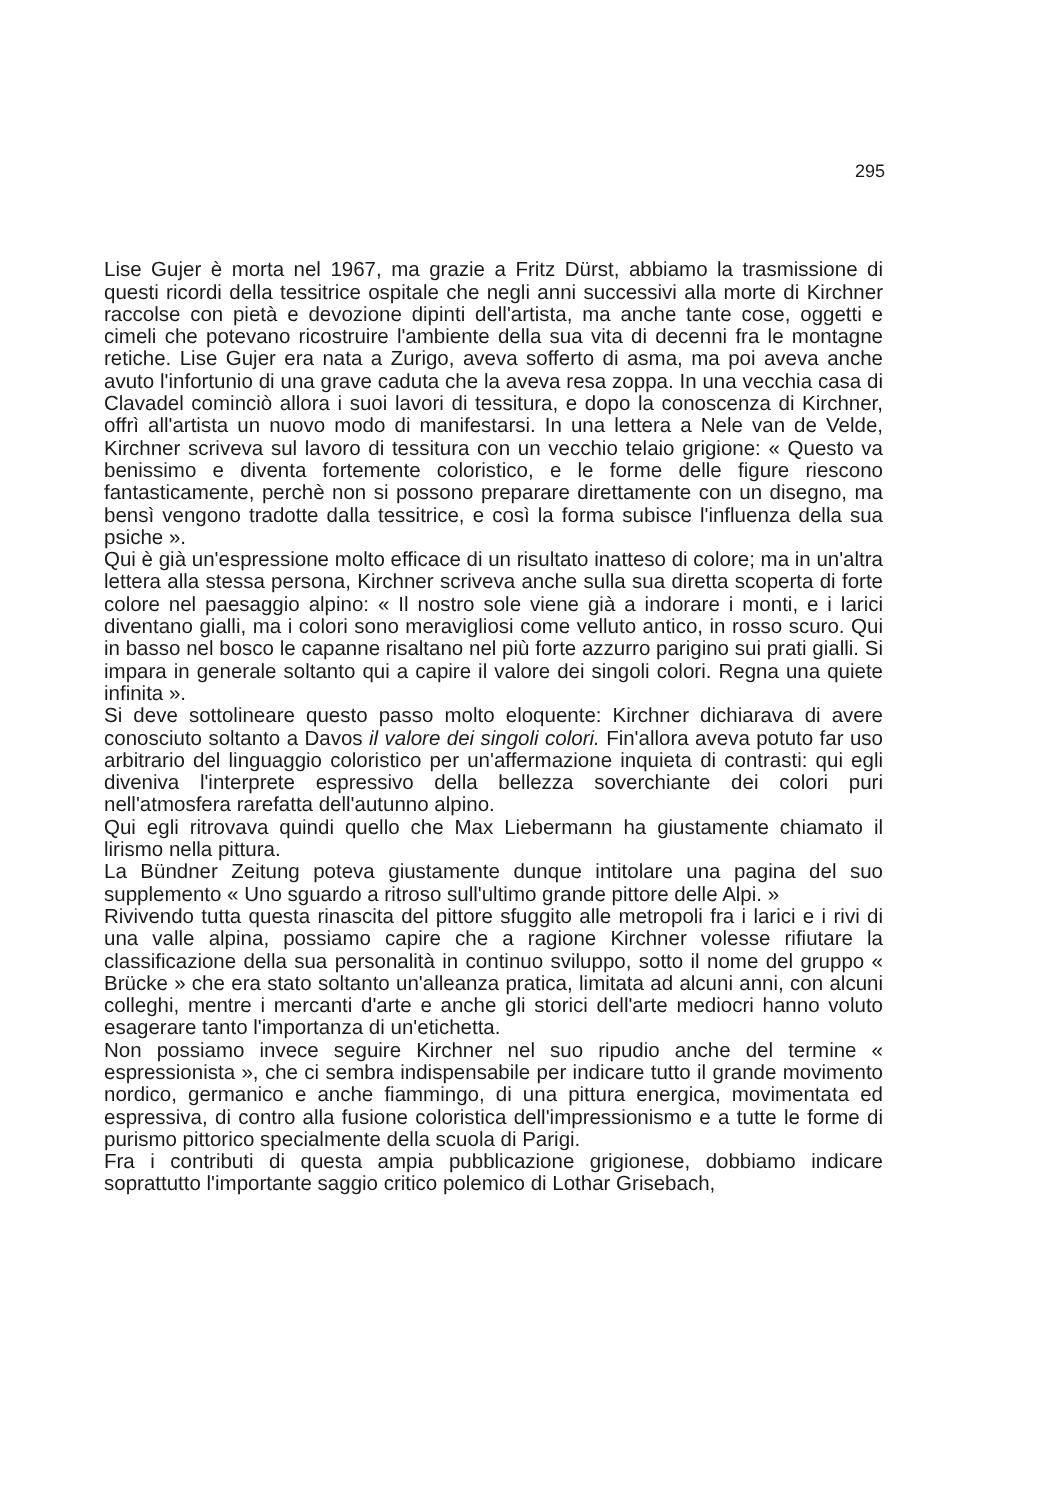295
Lise Gujer è morta nel 1967, ma grazie a Fritz Dürst, abbiamo la trasmissione di questi ricordi della tessitrice ospitale che negli anni successivi alla morte di Kirchner raccolse con pietà e devozione dipinti dell'artista, ma anche tante cose, oggetti e cimeli che potevano ricostruire l'ambiente della sua vita di decenni fra le montagne retiche. Lise Gujer era nata a Zurigo, aveva sofferto di asma, ma poi aveva anche avuto l'infortunio di una grave caduta che la aveva resa zoppa. In una vecchia casa di Clavadel cominciò allora i suoi lavori di tessitura, e dopo la conoscenza di Kirchner, offrì all'artista un nuovo modo di manifestarsi. In una lettera a Nele van de Velde, Kirchner scriveva sul lavoro di tessitura con un vecchio telaio grigione: « Questo va benissimo e diventa fortemente coloristico, e le forme delle figure riescono fantasticamente, perchè non si possono preparare direttamente con un disegno, ma bensì vengono tradotte dalla tessitrice, e così la forma subisce l'influenza della sua psiche ».
Qui è già un'espressione molto efficace di un risultato inatteso di colore; ma in un'altra lettera alla stessa persona, Kirchner scriveva anche sulla sua diretta scoperta di forte colore nel paesaggio alpino: « Il nostro sole viene già a indorare i monti, e i larici diventano gialli, ma i colori sono meravigliosi come velluto antico, in rosso scuro. Qui in basso nel bosco le capanne risaltano nel più forte azzurro parigino sui prati gialli. Si impara in generale soltanto qui a capire il valore dei singoli colori. Regna una quiete infinita ».
Si deve sottolineare questo passo molto eloquente: Kirchner dichiarava di avere conosciuto soltanto a Davos il valore dei singoli colori. Fin'allora aveva potuto far uso arbitrario del linguaggio coloristico per un'affermazione inquieta di contrasti: qui egli diveniva l'interprete espressivo della bellezza soverchiante dei colori puri nell'atmosfera rarefatta dell'autunno alpino.
Qui egli ritrovava quindi quello che Max Liebermann ha giustamente chiamato il lirismo nella pittura.
La Bündner Zeitung poteva giustamente dunque intitolare una pagina del suo supplemento « Uno sguardo a ritroso sull'ultimo grande pittore delle Alpi. »
Rivivendo tutta questa rinascita del pittore sfuggito alle metropoli fra i larici e i rivi di una valle alpina, possiamo capire che a ragione Kirchner volesse rifiutare la classificazione della sua personalità in continuo sviluppo, sotto il nome del gruppo « Brücke » che era stato soltanto un'alleanza pratica, limitata ad alcuni anni, con alcuni colleghi, mentre i mercanti d'arte e anche gli storici dell'arte mediocri hanno voluto esagerare tanto l'importanza di un'etichetta.
Non possiamo invece seguire Kirchner nel suo ripudio anche del termine « espressionista », che ci sembra indispensabile per indicare tutto il grande movimento nordico, germanico e anche fiammingo, di una pittura energica, movimentata ed espressiva, di contro alla fusione coloristica dell'impressionismo e a tutte le forme di purismo pittorico specialmente della scuola di Parigi.
Fra i contributi di questa ampia pubblicazione grigionese, dobbiamo indicare soprattutto l'importante saggio critico polemico di Lothar Grisebach,